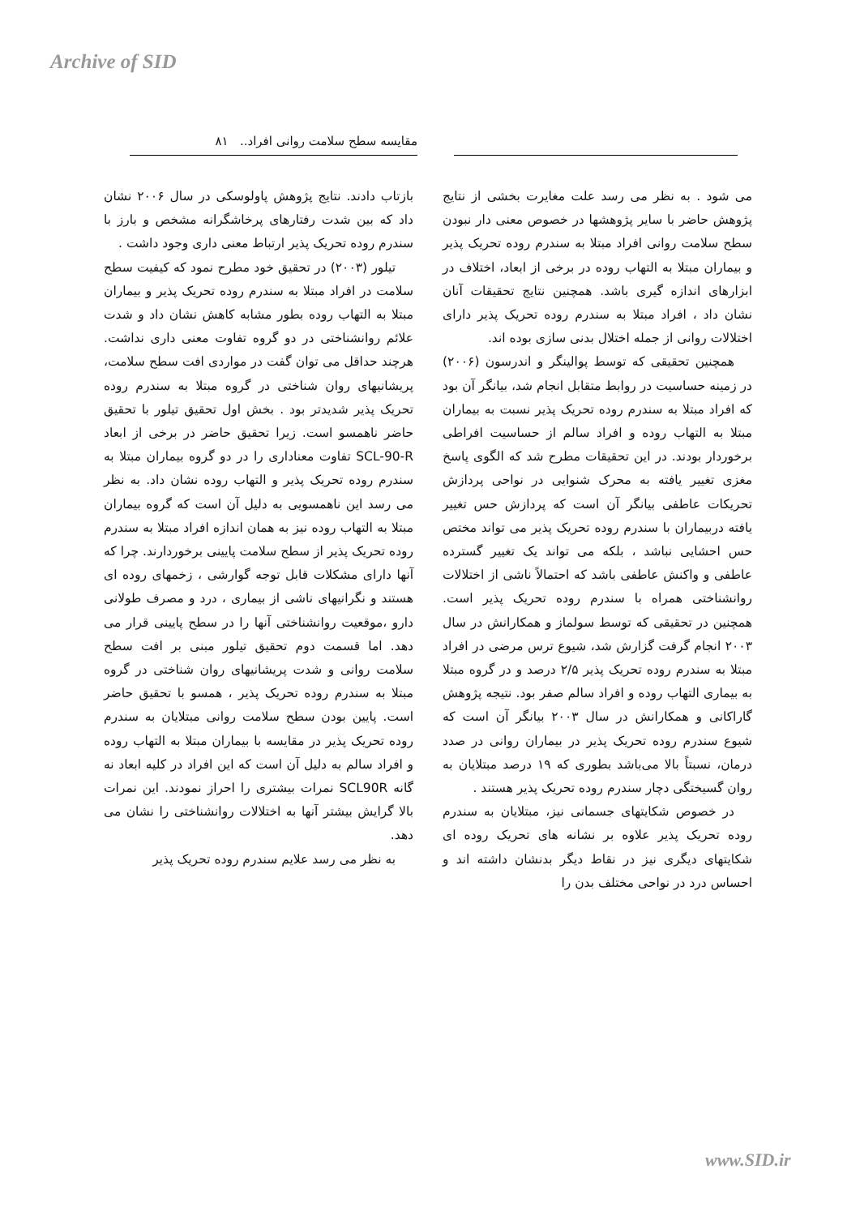Archive of SID
مقایسه سطح سلامت روانی افراد.. ۸۱
می شود . به نظر می رسد علت مغایرت بخشی از نتایج پژوهش حاضر با سایر پژوهشها در خصوص معنی دار نبودن سطح سلامت روانی افراد مبتلا به سندرم روده تحریک پذیر و بیماران مبتلا به التهاب روده در برخی از ابعاد، اختلاف در ابزارهای اندازه گیری باشد. همچنین نتایج تحقیقات آنان نشان داد ، افراد مبتلا به سندرم روده تحریک پذیر دارای اختلالات روانی از جمله اختلال بدنی سازی بوده اند.
همچنین تحقیقی که توسط پوالینگر و اندرسون (۲۰۰۶) در زمینه حساسیت در روابط متقابل انجام شد، بیانگر آن بود که افراد مبتلا به سندرم روده تحریک پذیر نسبت به بیماران مبتلا به التهاب روده و افراد سالم از حساسیت افراطی برخوردار بودند. در این تحقیقات مطرح شد که الگوی پاسخ مغزی تغییر یافته به محرک شنوایی در نواحی پردازش تحریکات عاطفی بیانگر آن است که پردازش حس تغییر یافته دربیماران با سندرم روده تحریک پذیر می تواند مختص حس احشایی نباشد ، بلکه می تواند یک تغییر گسترده عاطفی و واکنش عاطفی باشد که احتمالاً ناشی از اختلالات روانشناختی همراه با سندرم روده تحریک پذیر است. همچنین در تحقیقی که توسط سولماز و همکارانش در سال ۲۰۰۳ انجام گرفت گزارش شد، شیوع ترس مرضی در افراد مبتلا به سندرم روده تحریک پذیر ۲/۵ درصد و در گروه مبتلا به بیماری التهاب روده و افراد سالم صفر بود. نتیجه پژوهش گاراکانی و همکارانش در سال ۲۰۰۳ بیانگر آن است که شیوع سندرم روده تحریک پذیر در بیماران روانی در صدد درمان، نسبتاً بالا می‌باشد بطوری که ۱۹ درصد مبتلایان به روان گسیختگی دچار سندرم روده تحریک پذیر هستند .
در خصوص شکایتهای جسمانی نیز، مبتلایان به سندرم روده تحریک پذیر علاوه بر نشانه های تحریک روده ای شکایتهای دیگری نیز در نقاط دیگر بدنشان داشته اند و احساس درد در نواحی مختلف بدن را
بازتاب دادند. نتایج پژوهش پاولوسکی در سال ۲۰۰۶ نشان داد که بین شدت رفتارهای پرخاشگرانه مشخص و بارز با سندرم روده تحریک پذیر ارتباط معنی داری وجود داشت .
تیلور (۲۰۰۳) در تحقیق خود مطرح نمود که کیفیت سطح سلامت در افراد مبتلا به سندرم روده تحریک پذیر و بیماران مبتلا به التهاب روده بطور مشابه کاهش نشان داد و شدت علائم روانشناختی در دو گروه تفاوت معنی داری نداشت. هرچند حداقل می توان گفت در مواردی افت سطح سلامت، پریشانیهای روان شناختی در گروه مبتلا به سندرم روده تحریک پذیر شدیدتر بود . بخش اول تحقیق تیلور با تحقیق حاضر ناهمسو است. زیرا تحقیق حاضر در برخی از ابعاد SCL-90-R تفاوت معناداری را در دو گروه بیماران مبتلا به سندرم روده تحریک پذیر و التهاب روده نشان داد. به نظر می رسد این ناهمسویی به دلیل آن است که گروه بیماران مبتلا به التهاب روده نیز به همان اندازه افراد مبتلا به سندرم روده تحریک پذیر از سطح سلامت پایینی برخوردارند. چرا که آنها دارای مشکلات قابل توجه گوارشی ، زخمهای روده ای هستند و نگرانیهای ناشی از بیماری ، درد و مصرف طولانی دارو ،موقعیت روانشناختی آنها را در سطح پایینی قرار می دهد. اما قسمت دوم تحقیق تیلور مبنی بر افت سطح سلامت روانی و شدت پریشانیهای روان شناختی در گروه مبتلا به سندرم روده تحریک پذیر ، همسو با تحقیق حاضر است. پایین بودن سطح سلامت روانی مبتلایان به سندرم روده تحریک پذیر در مقایسه با بیماران مبتلا به التهاب روده و افراد سالم به دلیل آن است که این افراد در کلیه ابعاد نه گانه SCL90R نمرات بیشتری را احراز نمودند. این نمرات بالا گرایش بیشتر آنها به اختلالات روانشناختی را نشان می دهد.
به نظر می رسد علایم سندرم روده تحریک پذیر
www.SID.ir